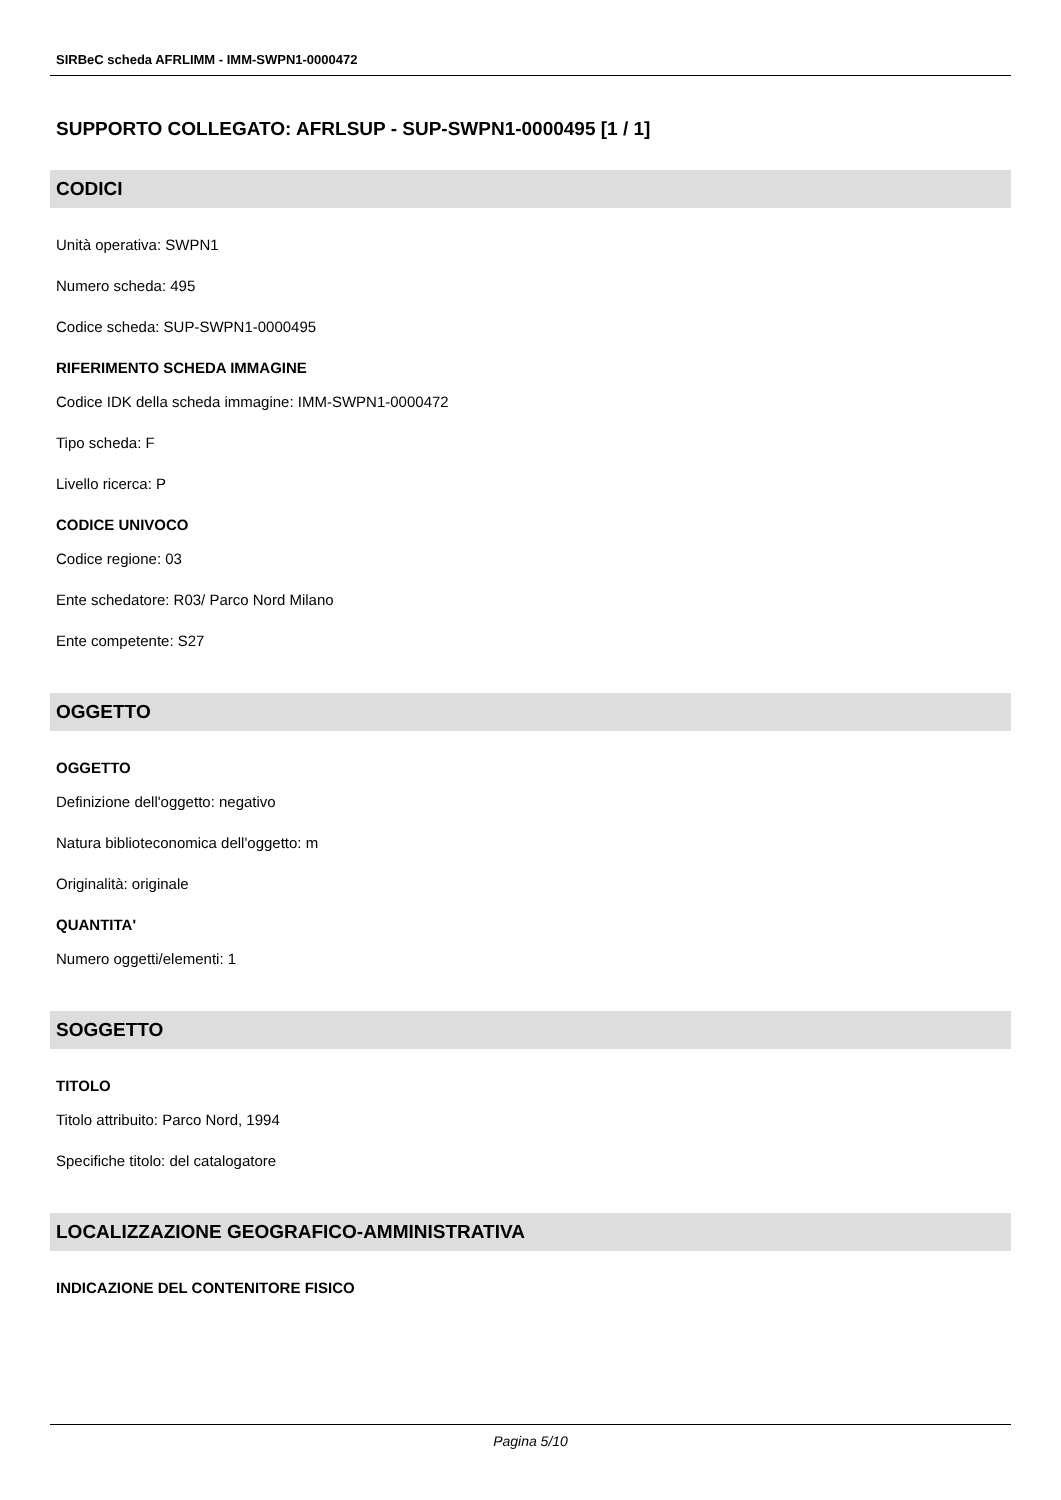SIRBeC scheda AFRLIMM - IMM-SWPN1-0000472
SUPPORTO COLLEGATO: AFRLSUP - SUP-SWPN1-0000495 [1 / 1]
CODICI
Unità operativa: SWPN1
Numero scheda: 495
Codice scheda: SUP-SWPN1-0000495
RIFERIMENTO SCHEDA IMMAGINE
Codice IDK della scheda immagine: IMM-SWPN1-0000472
Tipo scheda: F
Livello ricerca: P
CODICE UNIVOCO
Codice regione: 03
Ente schedatore: R03/ Parco Nord Milano
Ente competente: S27
OGGETTO
OGGETTO
Definizione dell'oggetto: negativo
Natura biblioteconomica dell'oggetto: m
Originalità: originale
QUANTITA'
Numero oggetti/elementi: 1
SOGGETTO
TITOLO
Titolo attribuito: Parco Nord, 1994
Specifiche titolo: del catalogatore
LOCALIZZAZIONE GEOGRAFICO-AMMINISTRATIVA
INDICAZIONE DEL CONTENITORE FISICO
Pagina 5/10